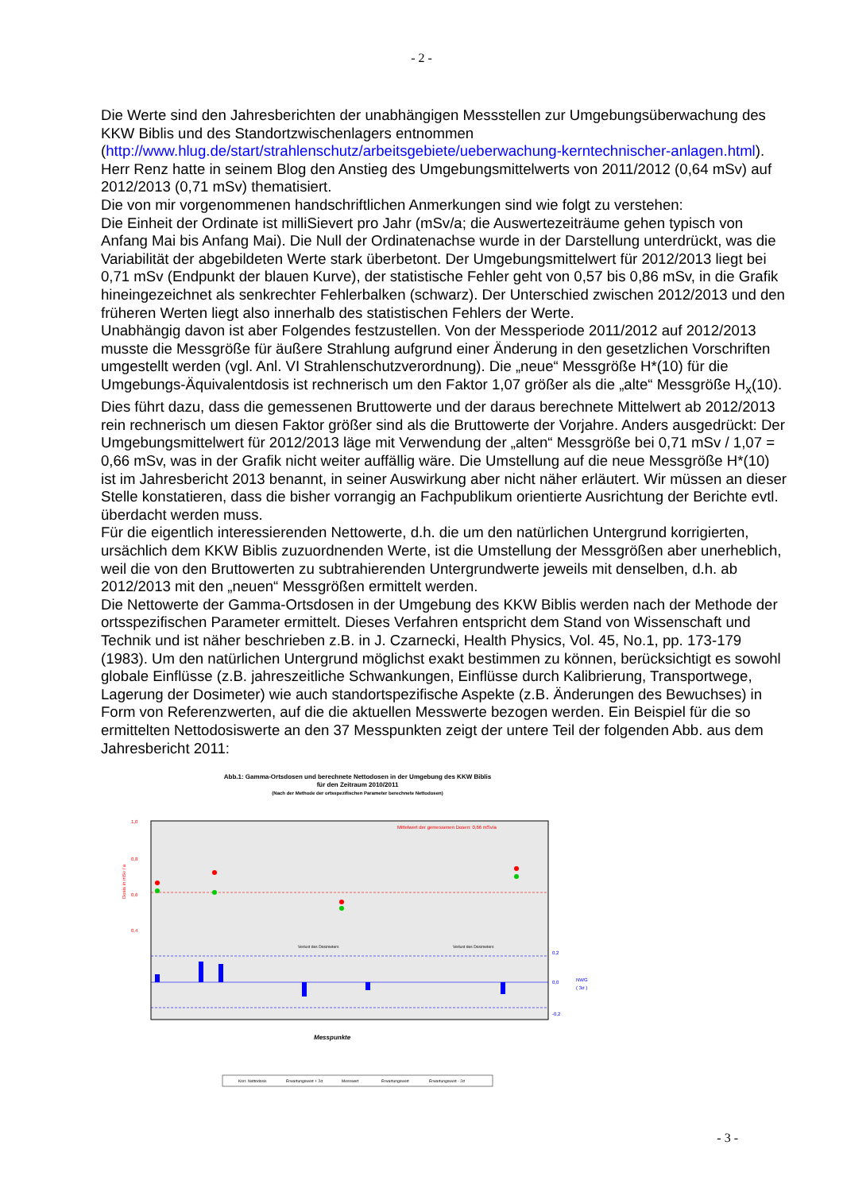- 2 -
Die Werte sind den Jahresberichten der unabhängigen Messstellen zur Umgebungsüberwachung des KKW Biblis und des Standortzwischenlagers entnommen (http://www.hlug.de/start/strahlenschutz/arbeitsgebiete/ueberwachung-kerntechnischer-anlagen.html). Herr Renz hatte in seinem Blog den Anstieg des Umgebungsmittelwerts von 2011/2012 (0,64 mSv) auf 2012/2013 (0,71 mSv) thematisiert.
Die von mir vorgenommenen handschriftlichen Anmerkungen sind wie folgt zu verstehen:
Die Einheit der Ordinate ist milliSievert pro Jahr (mSv/a; die Auswertezeiträume gehen typisch von Anfang Mai bis Anfang Mai). Die Null der Ordinatenachse wurde in der Darstellung unterdrückt, was die Variabilität der abgebildeten Werte stark überbetont. Der Umgebungsmittelwert für 2012/2013 liegt bei 0,71 mSv (Endpunkt der blauen Kurve), der statistische Fehler geht von 0,57 bis 0,86 mSv, in die Grafik hineingezeichnet als senkrechter Fehlerbalken (schwarz). Der Unterschied zwischen 2012/2013 und den früheren Werten liegt also innerhalb des statistischen Fehlers der Werte.
Unabhängig davon ist aber Folgendes festzustellen. Von der Messperiode 2011/2012 auf 2012/2013 musste die Messgröße für äußere Strahlung aufgrund einer Änderung in den gesetzlichen Vorschriften umgestellt werden (vgl. Anl. VI Strahlenschutzverordnung). Die „neue“ Messgröße H*(10) für die Umgebungs-Äquivalentdosis ist rechnerisch um den Faktor 1,07 größer als die „alte“ Messgröße H<sub>x</sub>(10). Dies führt dazu, dass die gemessenen Bruttowerte und der daraus berechnete Mittelwert ab 2012/2013 rein rechnerisch um diesen Faktor größer sind als die Bruttowerte der Vorjahre. Anders ausgedrückt: Der Umgebungsmittelwert für 2012/2013 läge mit Verwendung der „alten“ Messgröße bei 0,71 mSv / 1,07 = 0,66 mSv, was in der Grafik nicht weiter auffällig wäre. Die Umstellung auf die neue Messgröße H*(10) ist im Jahresbericht 2013 benannt, in seiner Auswirkung aber nicht näher erläutert. Wir müssen an dieser Stelle konstatieren, dass die bisher vorrangig an Fachpublikum orientierte Ausrichtung der Berichte evtl. überdacht werden muss.
Für die eigentlich interessierenden Nettowerte, d.h. die um den natürlichen Untergrund korrigierten, ursächlich dem KKW Biblis zuzuordnenden Werte, ist die Umstellung der Messgrößen aber unerheblich, weil die von den Bruttowerten zu subtrahierenden Untergrundwerte jeweils mit denselben, d.h. ab 2012/2013 mit den „neuen“ Messgrößen ermittelt werden.
Die Nettowerte der Gamma-Ortsdosen in der Umgebung des KKW Biblis werden nach der Methode der ortsspezifischen Parameter ermittelt. Dieses Verfahren entspricht dem Stand von Wissenschaft und Technik und ist näher beschrieben z.B. in J. Czarnecki, Health Physics, Vol. 45, No.1, pp. 173-179 (1983). Um den natürlichen Untergrund möglichst exakt bestimmen zu können, berücksichtigt es sowohl globale Einflüsse (z.B. jahreszeitliche Schwankungen, Einflüsse durch Kalibrierung, Transportwege, Lagerung der Dosimeter) wie auch standortspezifische Aspekte (z.B. Änderungen des Bewuchses) in Form von Referenzwerten, auf die die aktuellen Messwerte bezogen werden. Ein Beispiel für die so ermittelten Nettodosiswerte an den 37 Messpunkten zeigt der untere Teil der folgenden Abb. aus dem Jahresbericht 2011:
Abb.1: Gamma-Ortsdosen und berechnete Nettodosen in der Umgebung des KKW Biblis
für den Zeitraum 2010/2011
(Nach der Methode der ortsspezifischen Parameter berechnete Nettodosen)
1,0
0,8
0,6
0,4
Mittelwert der gemessenen Dosen: 0,66 mSv/a
Dosis in mSv / a
0,2
0,0
-0,2
NWG
( 3σ )
Verlust des Dosimeters
Verlust des Dosimeters
Messpunkte
Korr. Nettodosis
Erwartungswert + 2σ
Messwert
Erwartungswert
Erwartungswert - 2σ
- 3 -